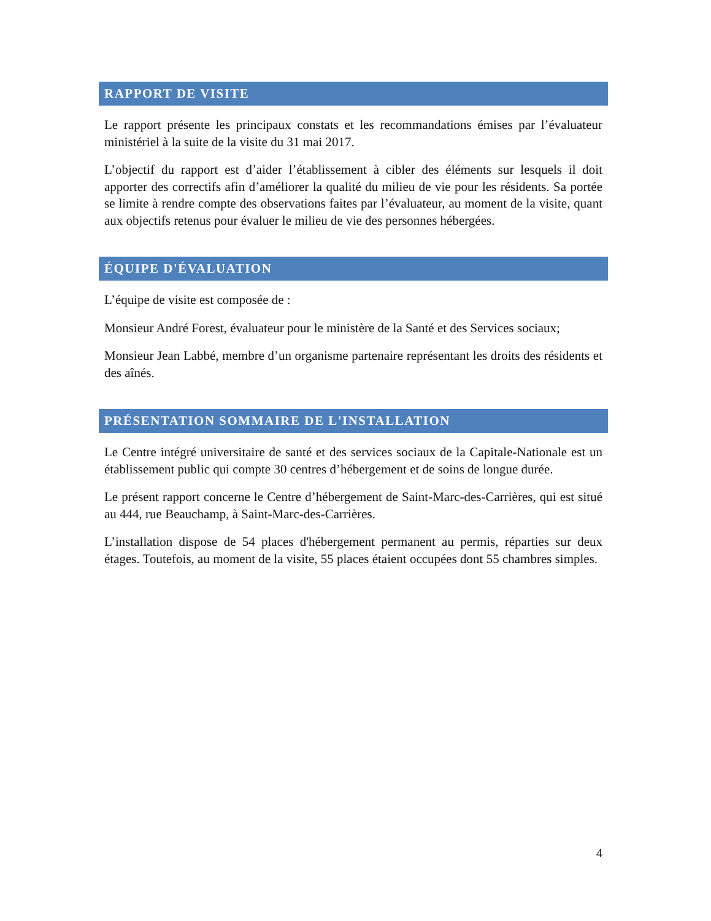RAPPORT DE VISITE
Le rapport présente les principaux constats et les recommandations émises par l’évaluateur ministériel à la suite de la visite du 31 mai 2017.
L’objectif du rapport est d’aider l’établissement à cibler des éléments sur lesquels il doit apporter des correctifs afin d’améliorer la qualité du milieu de vie pour les résidents. Sa portée se limite à rendre compte des observations faites par l’évaluateur, au moment de la visite, quant aux objectifs retenus pour évaluer le milieu de vie des personnes hébergées.
ÉQUIPE D'ÉVALUATION
L’équipe de visite est composée de :
Monsieur André Forest, évaluateur pour le ministère de la Santé et des Services sociaux;
Monsieur Jean Labbé, membre d’un organisme partenaire représentant les droits des résidents et des aînés.
PRÉSENTATION SOMMAIRE DE L'INSTALLATION
Le Centre intégré universitaire de santé et des services sociaux de la Capitale-Nationale est un établissement public qui compte 30 centres d’hébergement et de soins de longue durée.
Le présent rapport concerne le Centre d’hébergement de Saint-Marc-des-Carrières, qui est situé au 444, rue Beauchamp, à Saint-Marc-des-Carrières.
L’installation dispose de 54 places d'hébergement permanent au permis, réparties sur deux étages. Toutefois, au moment de la visite, 55 places étaient occupées dont 55 chambres simples.
4